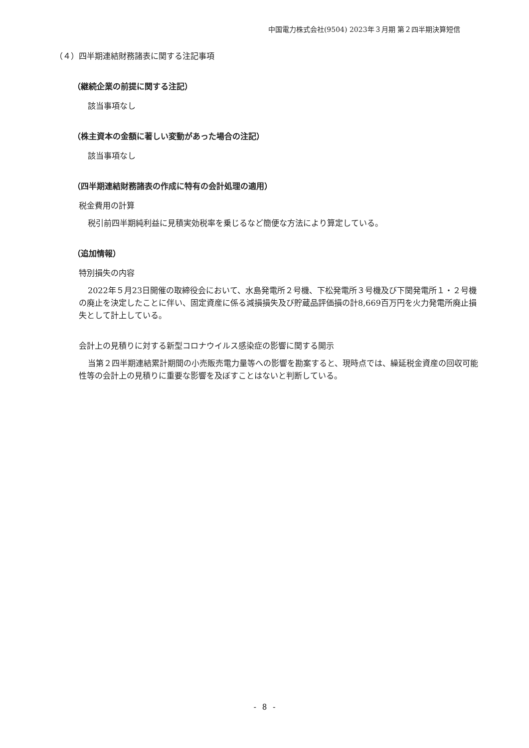中国電力株式会社(9504) 2023年３月期 第２四半期決算短信
（４）四半期連結財務諸表に関する注記事項
（継続企業の前提に関する注記）
該当事項なし
（株主資本の金額に著しい変動があった場合の注記）
該当事項なし
（四半期連結財務諸表の作成に特有の会計処理の適用）
税金費用の計算
税引前四半期純利益に見積実効税率を乗じるなど簡便な方法により算定している。
（追加情報）
特別損失の内容
2022年５月23日開催の取締役会において、水島発電所２号機、下松発電所３号機及び下関発電所１・２号機の廃止を決定したことに伴い、固定資産に係る減損損失及び貯蔵品評価損の計8,669百万円を火力発電所廃止損失として計上している。
会計上の見積りに対する新型コロナウイルス感染症の影響に関する開示
当第２四半期連結累計期間の小売販売電力量等への影響を勘案すると、現時点では、繰延税金資産の回収可能性等の会計上の見積りに重要な影響を及ぼすことはないと判断している。
- 8 -